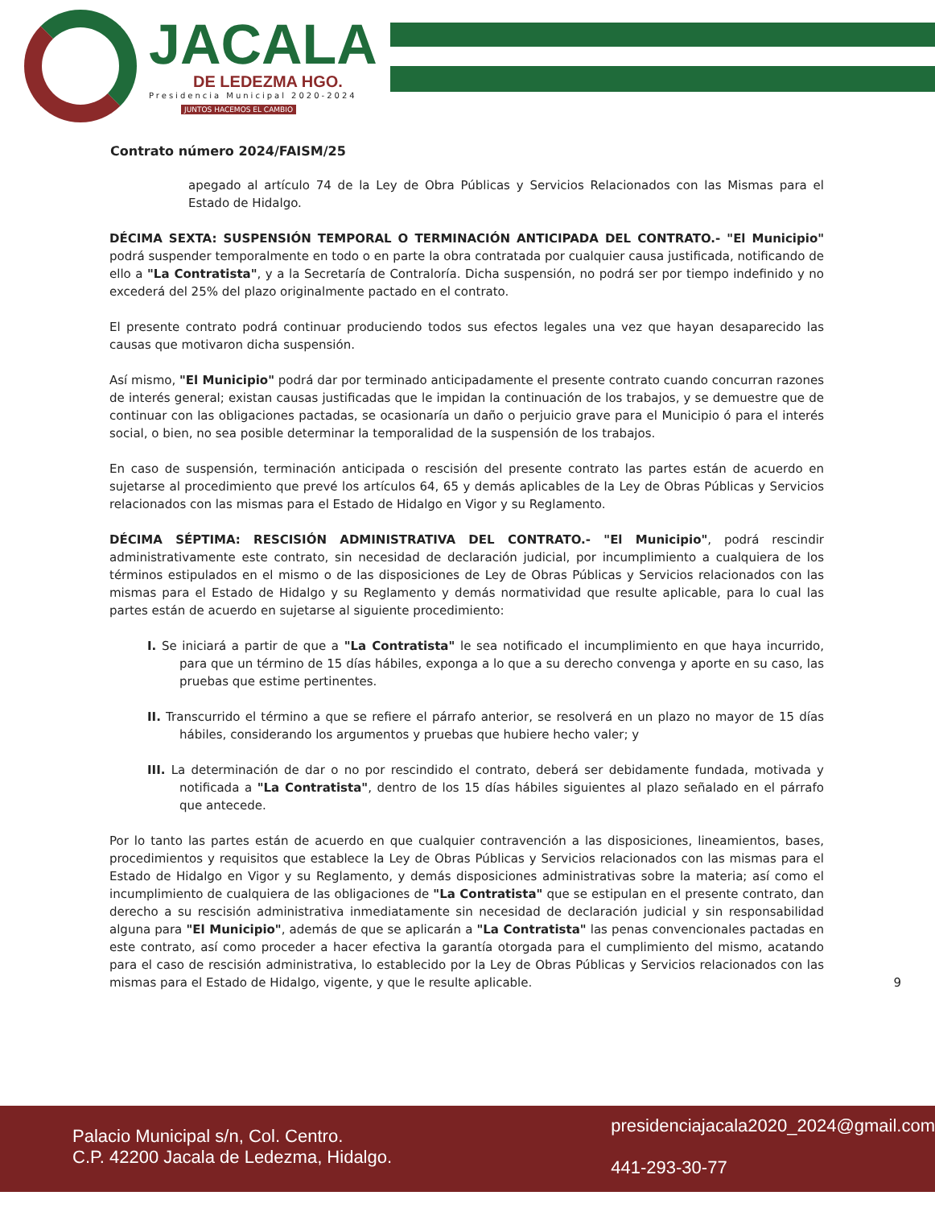JACALA
DE LEDEZMA HGO.
Presidencia Municipal 2020-2024
JUNTOS HACEMOS EL CAMBIO
Contrato número 2024/FAISM/25
apegado al artículo 74 de la Ley de Obra Públicas y Servicios Relacionados con las Mismas para el Estado de Hidalgo.
DÉCIMA SEXTA: SUSPENSIÓN TEMPORAL O TERMINACIÓN ANTICIPADA DEL CONTRATO.- "El Municipio" podrá suspender temporalmente en todo o en parte la obra contratada por cualquier causa justificada, notificando de ello a "La Contratista", y a la Secretaría de Contraloría. Dicha suspensión, no podrá ser por tiempo indefinido y no excederá del 25% del plazo originalmente pactado en el contrato.
El presente contrato podrá continuar produciendo todos sus efectos legales una vez que hayan desaparecido las causas que motivaron dicha suspensión.
Así mismo, "El Municipio" podrá dar por terminado anticipadamente el presente contrato cuando concurran razones de interés general; existan causas justificadas que le impidan la continuación de los trabajos, y se demuestre que de continuar con las obligaciones pactadas, se ocasionaría un daño o perjuicio grave para el Municipio ó para el interés social, o bien, no sea posible determinar la temporalidad de la suspensión de los trabajos.
En caso de suspensión, terminación anticipada o rescisión del presente contrato las partes están de acuerdo en sujetarse al procedimiento que prevé los artículos 64, 65 y demás aplicables de la Ley de Obras Públicas y Servicios relacionados con las mismas para el Estado de Hidalgo en Vigor y su Reglamento.
DÉCIMA SÉPTIMA: RESCISIÓN ADMINISTRATIVA DEL CONTRATO.- "El Municipio", podrá rescindir administrativamente este contrato, sin necesidad de declaración judicial, por incumplimiento a cualquiera de los términos estipulados en el mismo o de las disposiciones de Ley de Obras Públicas y Servicios relacionados con las mismas para el Estado de Hidalgo y su Reglamento y demás normatividad que resulte aplicable, para lo cual las partes están de acuerdo en sujetarse al siguiente procedimiento:
I. Se iniciará a partir de que a "La Contratista" le sea notificado el incumplimiento en que haya incurrido, para que un término de 15 días hábiles, exponga a lo que a su derecho convenga y aporte en su caso, las pruebas que estime pertinentes.
II. Transcurrido el término a que se refiere el párrafo anterior, se resolverá en un plazo no mayor de 15 días hábiles, considerando los argumentos y pruebas que hubiere hecho valer; y
III. La determinación de dar o no por rescindido el contrato, deberá ser debidamente fundada, motivada y notificada a "La Contratista", dentro de los 15 días hábiles siguientes al plazo señalado en el párrafo que antecede.
Por lo tanto las partes están de acuerdo en que cualquier contravención a las disposiciones, lineamientos, bases, procedimientos y requisitos que establece la Ley de Obras Públicas y Servicios relacionados con las mismas para el Estado de Hidalgo en Vigor y su Reglamento, y demás disposiciones administrativas sobre la materia; así como el incumplimiento de cualquiera de las obligaciones de "La Contratista" que se estipulan en el presente contrato, dan derecho a su rescisión administrativa inmediatamente sin necesidad de declaración judicial y sin responsabilidad alguna para "El Municipio", además de que se aplicarán a "La Contratista" las penas convencionales pactadas en este contrato, así como proceder a hacer efectiva la garantía otorgada para el cumplimiento del mismo, acatando para el caso de rescisión administrativa, lo establecido por la Ley de Obras Públicas y Servicios relacionados con las mismas para el Estado de Hidalgo, vigente, y que le resulte aplicable.
9
Palacio Municipal s/n, Col. Centro.
C.P. 42200 Jacala de Ledezma, Hidalgo.
presidenciajacala2020_2024@gmail.com
441-293-30-77